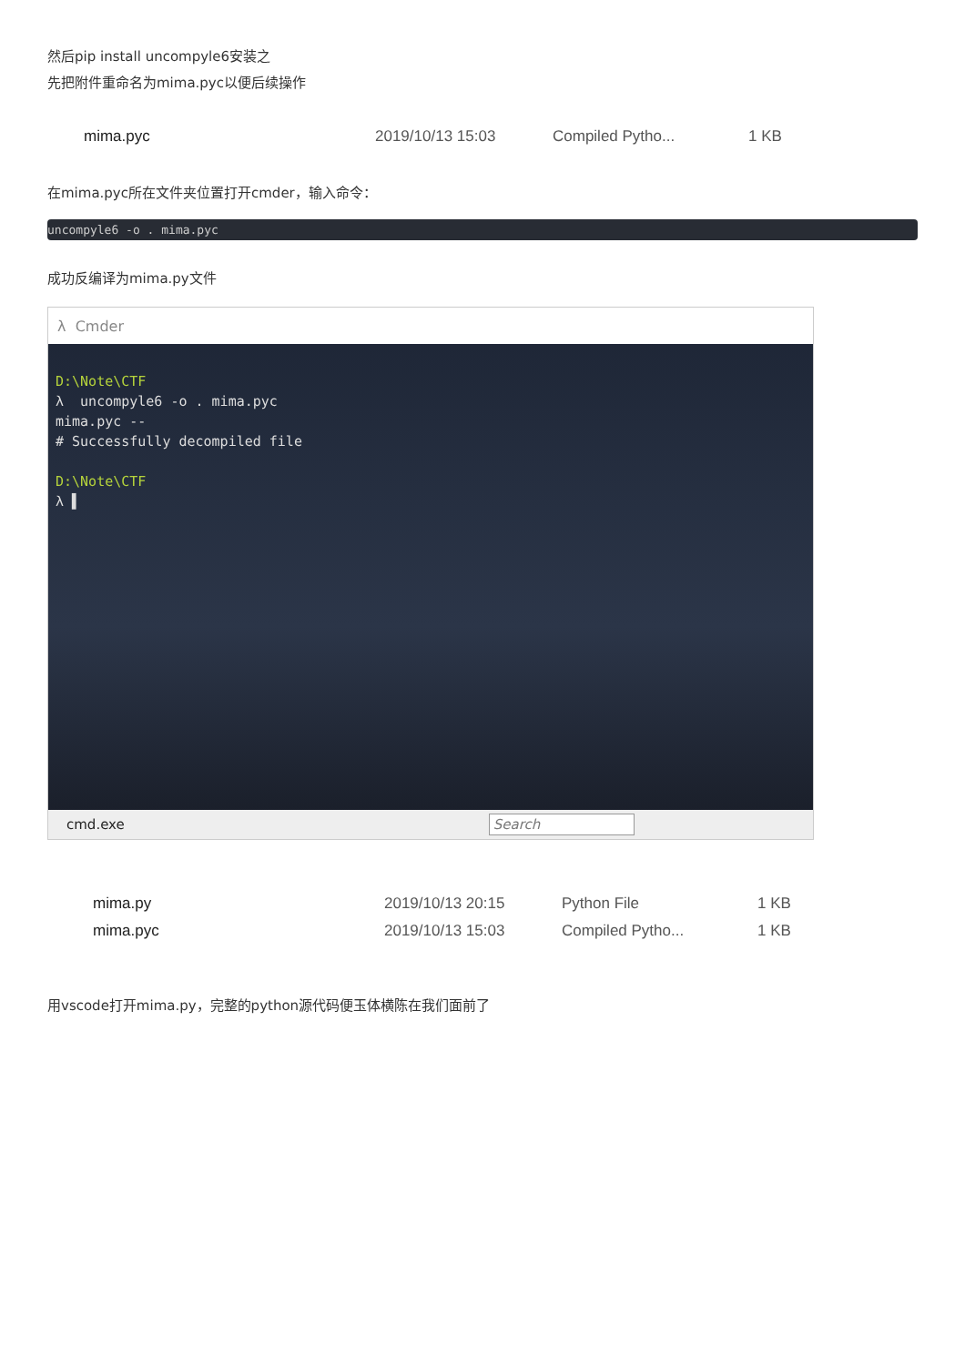然后pip install uncompyle6安装之
先把附件重命名为mima.pyc以便后续操作
mima.pyc 2019/10/13 15:03 Compiled Pytho... 1 KB
在mima.pyc所在文件夹位置打开cmder，输入命令：
uncompyle6 -o . mima.pyc
成功反编译为mima.py文件
λ Cmder
D:\Note\CTF
λ uncompyle6 -o . mima.pyc
mima.pyc --
# Successfully decompiled file
D:\Note\CTF
λ ▌
cmd.exe Search
mima.py 2019/10/13 20:15 Python File 1 KB
mima.pyc 2019/10/13 15:03 Compiled Pytho... 1 KB
用vscode打开mima.py，完整的python源代码便玉体横陈在我们面前了